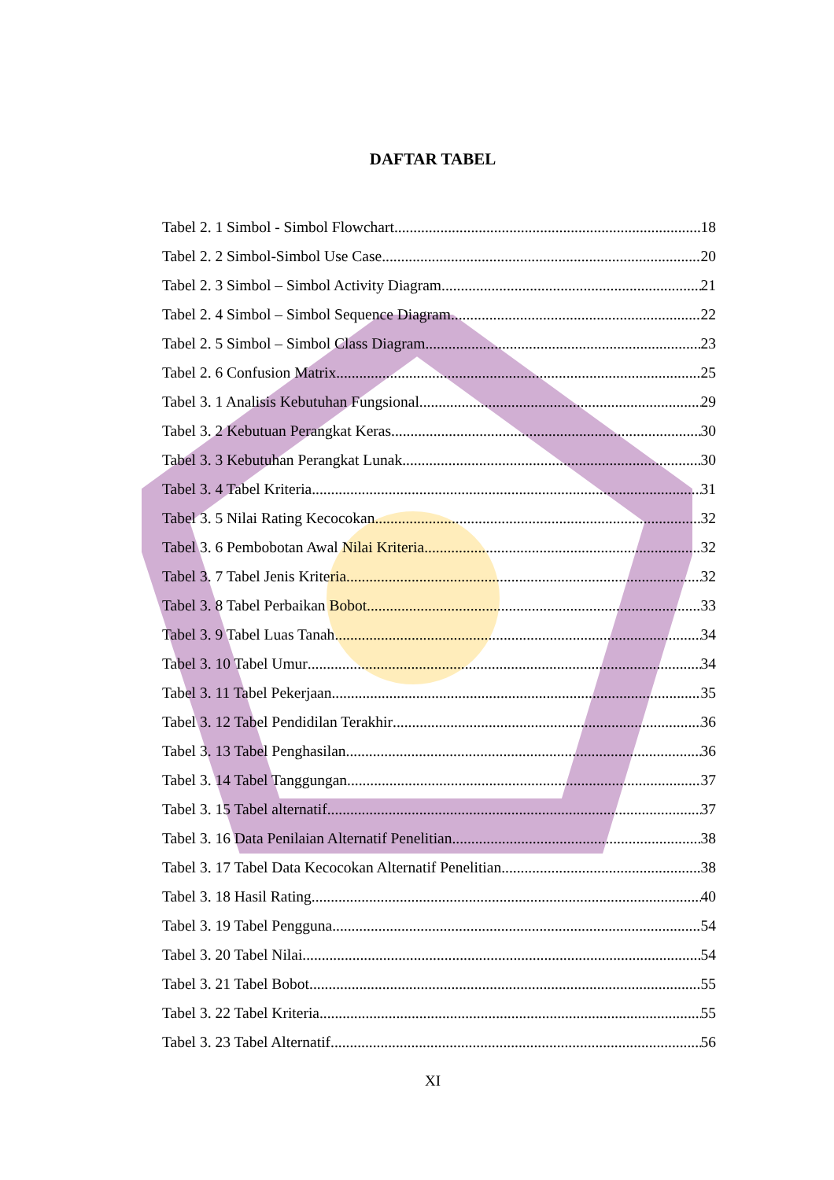DAFTAR TABEL
Tabel 2. 1 Simbol - Simbol Flowchart 18
Tabel 2. 2 Simbol-Simbol Use Case 20
Tabel 2. 3 Simbol – Simbol Activity Diagram 21
Tabel 2. 4 Simbol – Simbol Sequence Diagram 22
Tabel 2. 5 Simbol – Simbol Class Diagram 23
Tabel 2. 6 Confusion Matrix 25
Tabel 3. 1 Analisis Kebutuhan Fungsional 29
Tabel 3. 2 Kebutuan Perangkat Keras 30
Tabel 3. 3 Kebutuhan Perangkat Lunak 30
Tabel 3. 4 Tabel Kriteria 31
Tabel 3. 5 Nilai Rating Kecocokan 32
Tabel 3. 6 Pembobotan Awal Nilai Kriteria 32
Tabel 3. 7 Tabel Jenis Kriteria 32
Tabel 3. 8 Tabel Perbaikan Bobot 33
Tabel 3. 9 Tabel Luas Tanah 34
Tabel 3. 10 Tabel Umur 34
Tabel 3. 11 Tabel Pekerjaan 35
Tabel 3. 12 Tabel Pendidilan Terakhir 36
Tabel 3. 13 Tabel Penghasilan 36
Tabel 3. 14 Tabel Tanggungan 37
Tabel 3. 15 Tabel alternatif 37
Tabel 3. 16 Data Penilaian Alternatif Penelitian 38
Tabel 3. 17 Tabel Data Kecocokan Alternatif Penelitian 38
Tabel 3. 18 Hasil Rating 40
Tabel 3. 19 Tabel Pengguna 54
Tabel 3. 20 Tabel Nilai 54
Tabel 3. 21 Tabel Bobot 55
Tabel 3. 22 Tabel Kriteria 55
Tabel 3. 23 Tabel Alternatif 56
XI